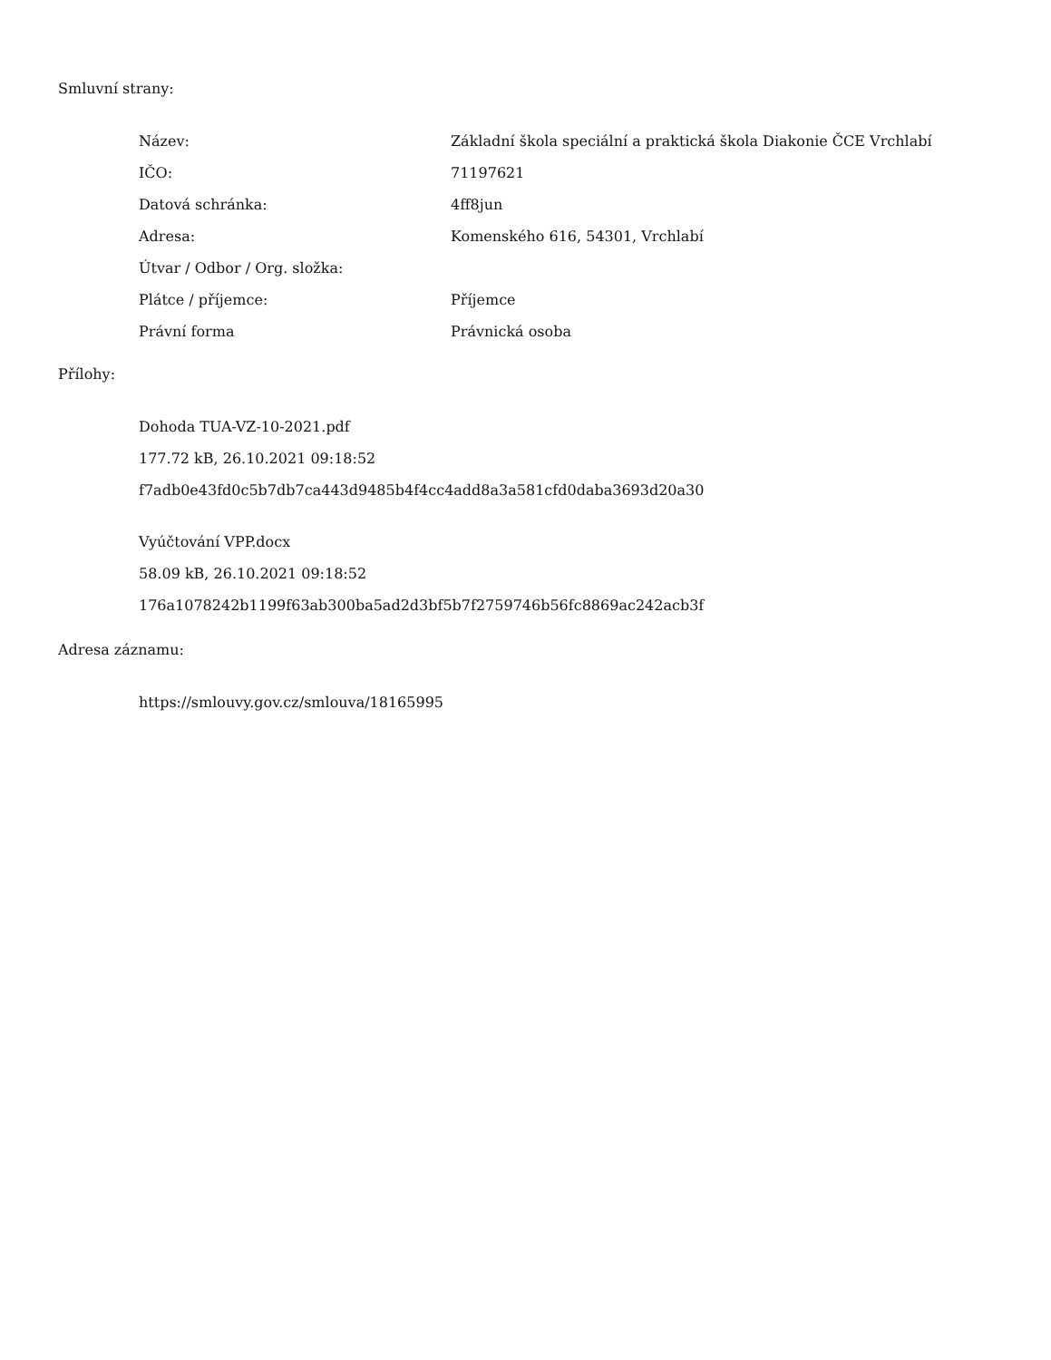Smluvní strany:
| Název: | Základní škola speciální a praktická škola Diakonie ČCE Vrchlabí |
| IČO: | 71197621 |
| Datová schránka: | 4ff8jun |
| Adresa: | Komenského 616, 54301, Vrchlabí |
| Útvar / Odbor / Org. složka: | |
| Plátce / příjemce: | Příjemce |
| Právní forma | Právnická osoba |
Přílohy:
Dohoda TUA-VZ-10-2021.pdf
177.72 kB, 26.10.2021 09:18:52
f7adb0e43fd0c5b7db7ca443d9485b4f4cc4add8a3a581cfd0daba3693d20a30
Vyúčtování VPP.docx
58.09 kB, 26.10.2021 09:18:52
176a1078242b1199f63ab300ba5ad2d3bf5b7f2759746b56fc8869ac242acb3f
Adresa záznamu:
https://smlouvy.gov.cz/smlouva/18165995